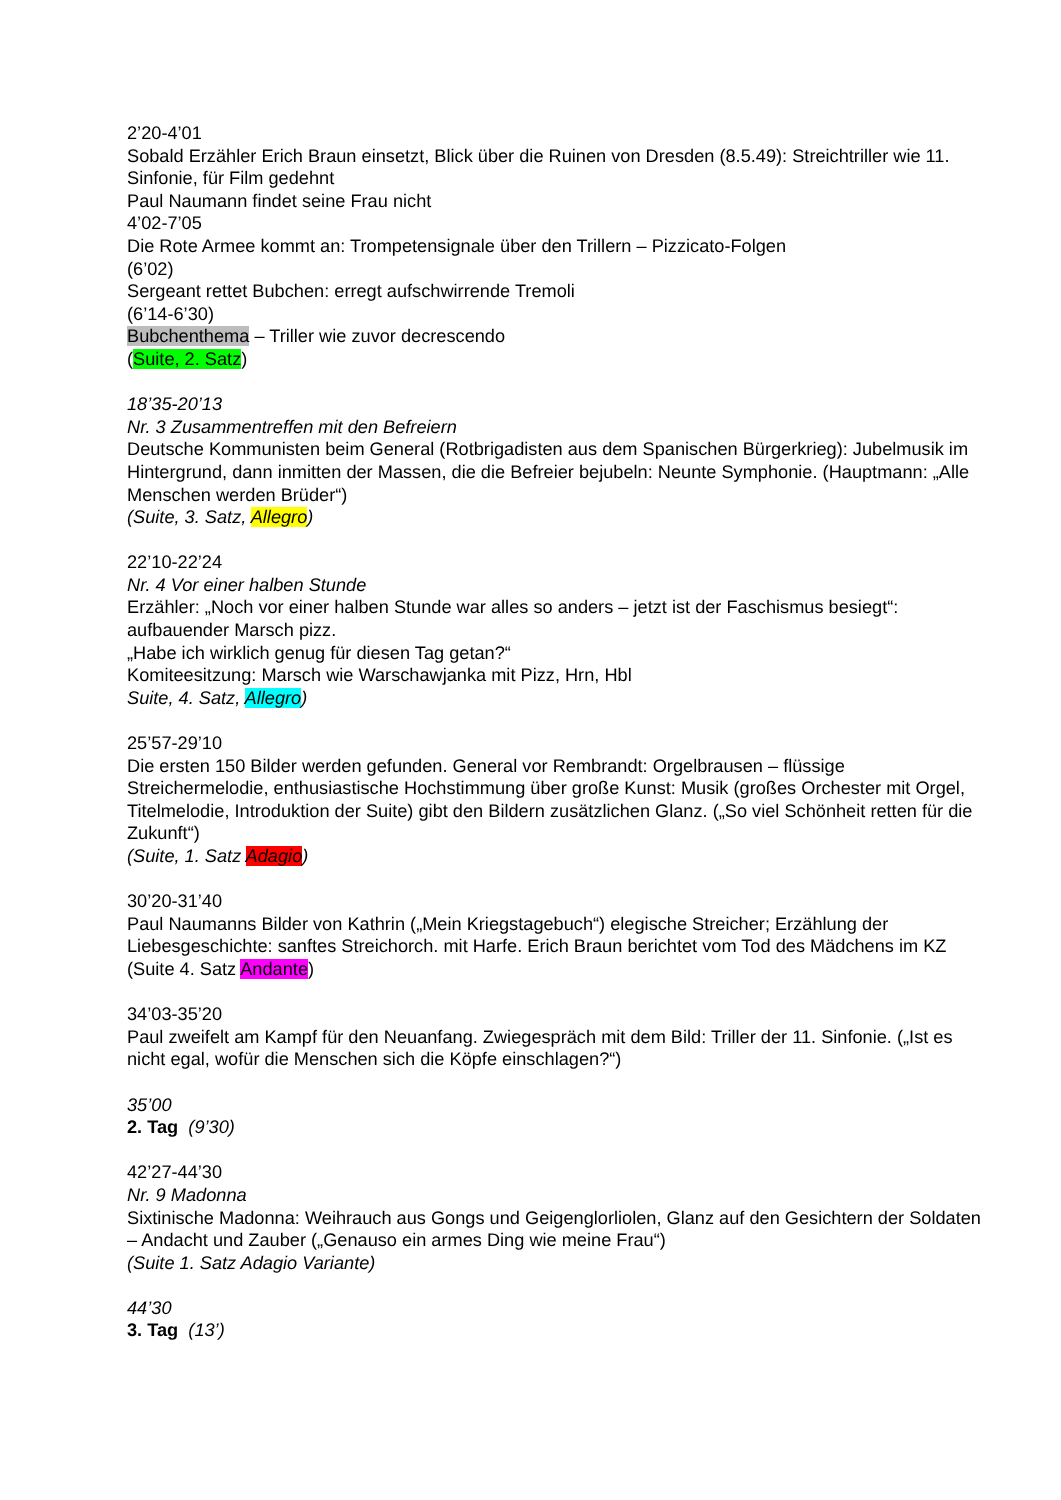2’20-4’01
Sobald Erzähler Erich Braun einsetzt, Blick über die Ruinen von Dresden (8.5.49): Streichtriller wie 11. Sinfonie, für Film gedehnt
Paul Naumann findet seine Frau nicht
4’02-7’05
Die Rote Armee kommt an: Trompetensignale über den Trillern – Pizzicato-Folgen
(6’02)
Sergeant rettet Bubchen: erregt aufschwirrende Tremoli
(6’14-6’30)
Bubchenthema – Triller wie zuvor decrescendo
(Suite, 2. Satz)
18’35-20’13
Nr. 3 Zusammentreffen mit den Befreiern
Deutsche Kommunisten beim General (Rotbrigadisten aus dem Spanischen Bürgerkrieg): Jubelmusik im Hintergrund, dann inmitten der Massen, die die Befreier bejubeln: Neunte Symphonie. (Hauptmann: „Alle Menschen werden Brüder“)
(Suite, 3. Satz, Allegro)
22’10-22’24
Nr. 4 Vor einer halben Stunde
Erzähler: „Noch vor einer halben Stunde war alles so anders – jetzt ist der Faschismus besiegt“: aufbauender Marsch pizz.
„Habe ich wirklich genug für diesen Tag getan?“
Komiteesitzung: Marsch wie Warschawjanka mit Pizz, Hrn, Hbl
Suite, 4. Satz, Allegro)
25’57-29’10
Die ersten 150 Bilder werden gefunden. General vor Rembrandt: Orgelbrausen – flüssige Streichermelodie, enthusiastische Hochstimmung über große Kunst: Musik (großes Orchester mit Orgel, Titelmelodie, Introduktion der Suite) gibt den Bildern zusätzlichen Glanz. („So viel Schönheit retten für die Zukunft“)
(Suite, 1. Satz Adagio)
30’20-31’40
Paul Naumanns Bilder von Kathrin („Mein Kriegstagebuch“) elegische Streicher; Erzählung der Liebesgeschichte: sanftes Streichorch. mit Harfe. Erich Braun berichtet vom Tod des Mädchens im KZ
(Suite 4. Satz Andante)
34’03-35’20
Paul zweifelt am Kampf für den Neuanfang. Zwiegespräch mit dem Bild: Triller der 11. Sinfonie. („Ist es nicht egal, wofür die Menschen sich die Köpfe einschlagen?“)
35’00
2. Tag (9’30)
42’27-44’30
Nr. 9 Madonna
Sixtinische Madonna: Weihrauch aus Gongs und Geigenglorliolen, Glanz auf den Gesichtern der Soldaten – Andacht und Zauber („Genauso ein armes Ding wie meine Frau“)
(Suite 1. Satz Adagio Variante)
44’30
3. Tag (13’)